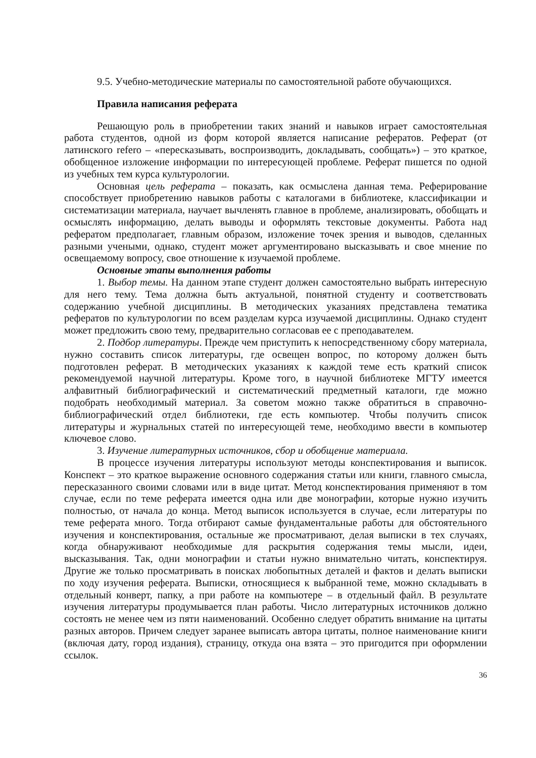9.5. Учебно-методические материалы по самостоятельной работе обучающихся.
Правила написания реферата
Решающую роль в приобретении таких знаний и навыков играет самостоятельная работа студентов, одной из форм которой является написание рефератов. Реферат (от латинского refero – «пересказывать, воспроизводить, докладывать, сообщать») – это краткое, обобщенное изложение информации по интересующей проблеме. Реферат пишется по одной из учебных тем курса культурологии.
Основная цель реферата – показать, как осмыслена данная тема. Реферирование способствует приобретению навыков работы с каталогами в библиотеке, классификации и систематизации материала, научает вычленять главное в проблеме, анализировать, обобщать и осмыслять информацию, делать выводы и оформлять текстовые документы. Работа над рефератом предполагает, главным образом, изложение точек зрения и выводов, сделанных разными учеными, однако, студент может аргументировано высказывать и свое мнение по освещаемому вопросу, свое отношение к изучаемой проблеме.
Основные этапы выполнения работы
1. Выбор темы. На данном этапе студент должен самостоятельно выбрать интересную для него тему. Тема должна быть актуальной, понятной студенту и соответствовать содержанию учебной дисциплины. В методических указаниях представлена тематика рефератов по культурологии по всем разделам курса изучаемой дисциплины. Однако студент может предложить свою тему, предварительно согласовав ее с преподавателем.
2. Подбор литературы. Прежде чем приступить к непосредственному сбору материала, нужно составить список литературы, где освещен вопрос, по которому должен быть подготовлен реферат. В методических указаниях к каждой теме есть краткий список рекомендуемой научной литературы. Кроме того, в научной библиотеке МГТУ имеется алфавитный библиографический и систематический предметный каталоги, где можно подобрать необходимый материал. За советом можно также обратиться в справочно-библиографический отдел библиотеки, где есть компьютер. Чтобы получить список литературы и журнальных статей по интересующей теме, необходимо ввести в компьютер ключевое слово.
3. Изучение литературных источников, сбор и обобщение материала.
В процессе изучения литературы используют методы конспектирования и выписок. Конспект – это краткое выражение основного содержания статьи или книги, главного смысла, пересказанного своими словами или в виде цитат. Метод конспектирования применяют в том случае, если по теме реферата имеется одна или две монографии, которые нужно изучить полностью, от начала до конца. Метод выписок используется в случае, если литературы по теме реферата много. Тогда отбирают самые фундаментальные работы для обстоятельного изучения и конспектирования, остальные же просматривают, делая выписки в тех случаях, когда обнаруживают необходимые для раскрытия содержания темы мысли, идеи, высказывания. Так, одни монографии и статьи нужно внимательно читать, конспектируя. Другие же только просматривать в поисках любопытных деталей и фактов и делать выписки по ходу изучения реферата. Выписки, относящиеся к выбранной теме, можно складывать в отдельный конверт, папку, а при работе на компьютере – в отдельный файл. В результате изучения литературы продумывается план работы. Число литературных источников должно состоять не менее чем из пяти наименований. Особенно следует обратить внимание на цитаты разных авторов. Причем следует заранее выписать автора цитаты, полное наименование книги (включая дату, город издания), страницу, откуда она взята – это пригодится при оформлении ссылок.
36